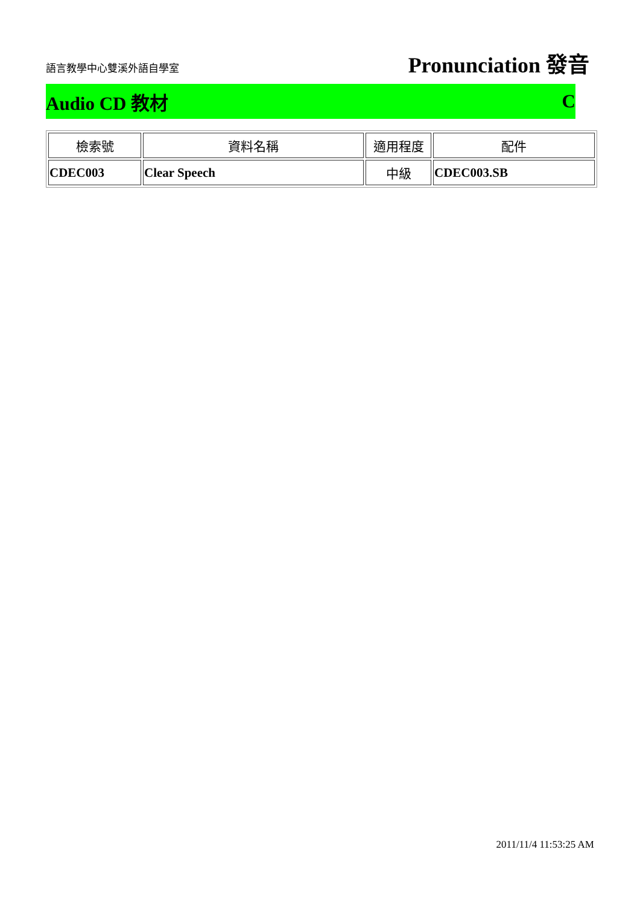語言教學中心雙溪外語自學室 Pronunciation 發音
Audio CD 教材 C
| 檢索號 | 資料名稱 | 適用程度 | 配件 |
| --- | --- | --- | --- |
| CDEC003 | Clear Speech | 中級 | CDEC003.SB |
2011/11/4 11:53:25 AM